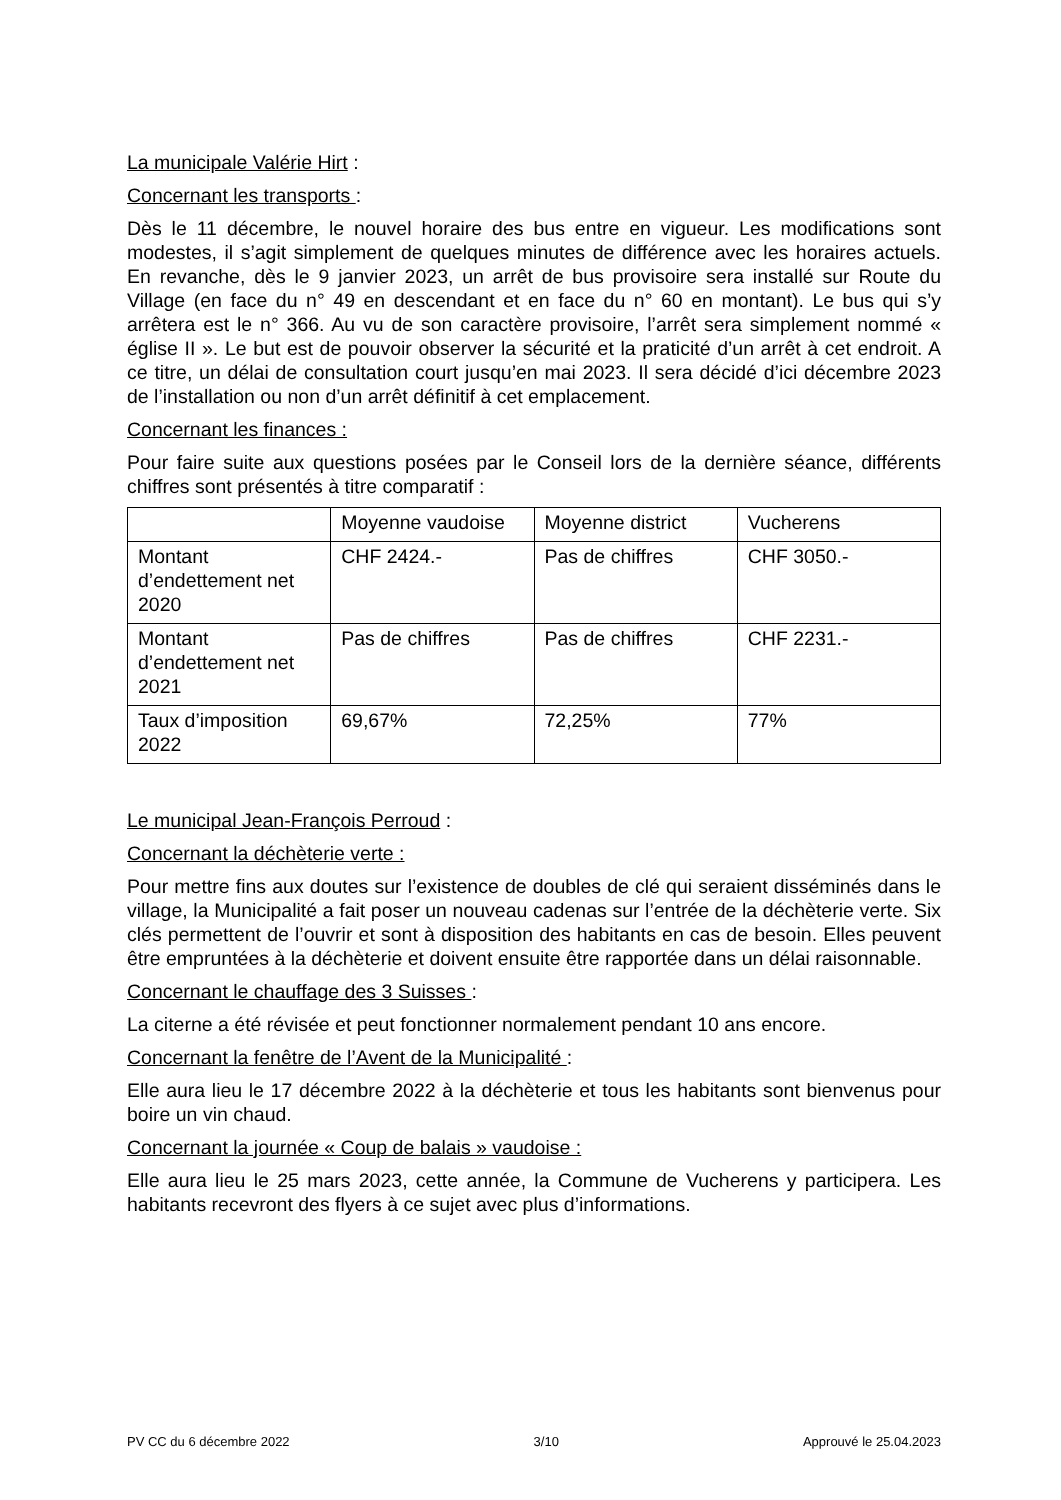La municipale Valérie Hirt :
Concernant les transports :
Dès le 11 décembre, le nouvel horaire des bus entre en vigueur. Les modifications sont modestes, il s’agit simplement de quelques minutes de différence avec les horaires actuels. En revanche, dès le 9 janvier 2023, un arrêt de bus provisoire sera installé sur Route du Village (en face du n° 49 en descendant et en face du n° 60 en montant). Le bus qui s’y arrêtera est le n° 366. Au vu de son caractère provisoire, l’arrêt sera simplement nommé « église II ». Le but est de pouvoir observer la sécurité et la praticité d’un arrêt à cet endroit. A ce titre, un délai de consultation court jusqu’en mai 2023. Il sera décidé d’ici décembre 2023 de l’installation ou non d’un arrêt définitif à cet emplacement.
Concernant les finances :
Pour faire suite aux questions posées par le Conseil lors de la dernière séance, différents chiffres sont présentés à titre comparatif :
| | Moyenne vaudoise | Moyenne district | Vucherens |
| Montant d’endettement net 2020 | CHF 2424.- | Pas de chiffres | CHF 3050.- |
| Montant d’endettement net 2021 | Pas de chiffres | Pas de chiffres | CHF 2231.- |
| Taux d’imposition 2022 | 69,67% | 72,25% | 77% |
Le municipal Jean-François Perroud :
Concernant la déchèterie verte :
Pour mettre fins aux doutes sur l’existence de doubles de clé qui seraient disséminés dans le village, la Municipalité a fait poser un nouveau cadenas sur l’entrée de la déchèterie verte. Six clés permettent de l’ouvrir et sont à disposition des habitants en cas de besoin. Elles peuvent être empruntées à la déchèterie et doivent ensuite être rapportée dans un délai raisonnable.
Concernant le chauffage des 3 Suisses :
La citerne a été révisée et peut fonctionner normalement pendant 10 ans encore.
Concernant la fenêtre de l’Avent de la Municipalité :
Elle aura lieu le 17 décembre 2022 à la déchèterie et tous les habitants sont bienvenus pour boire un vin chaud.
Concernant la journée « Coup de balais » vaudoise :
Elle aura lieu le 25 mars 2023, cette année, la Commune de Vucherens y participera. Les habitants recevront des flyers à ce sujet avec plus d’informations.
PV CC du 6 décembre 2022 3/10 Approuvé le 25.04.2023